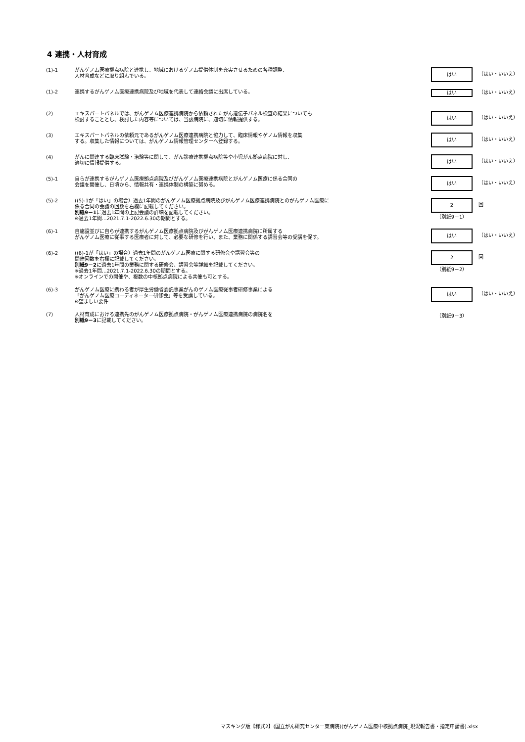4 連携・人材育成
(1)-1
がんゲノム医療拠点病院と連携し、地域におけるゲノム提供体制を充実させるための各種調整、
人材育成などに取り組んでいる。
はい
（はい・いいえ）
(1)-2
連携するがんゲノム医療連携病院及び地域を代表して連絡会議に出席している。
はい
（はい・いいえ）
(2)
エキスパートパネルでは、がんゲノム医療連携病院から依頼されたがん遺伝子パネル検査の結果についても
検討することとし、検討した内容等については、当該病院に、適切に情報提供する。
はい
（はい・いいえ）
(3)
エキスパートパネルの依頼元であるがんゲノム医療連携病院と協力して、臨床情報やゲノム情報を収集
する。収集した情報については、がんゲノム情報管理センターへ登録する。
はい
（はい・いいえ）
(4)
がんに関連する臨床試験・治験等に関して、がん診療連携拠点病院等や小児がん拠点病院に対し、
適切に情報提供する。
はい
（はい・いいえ）
(5)-1
自らが連携するがんゲノム医療拠点病院及びがんゲノム医療連携病院とがんゲノム医療に係る合同の
会議を開催し、日頃から、情報共有・連携体制の構築に努める。
はい
（はい・いいえ）
(5)-2
((5)-1が「はい」の場合）過去1年間のがんゲノム医療拠点病院及びがんゲノム医療連携病院とのがんゲノム医療に
係る合同の会議の回数を右欄に記載してください。
別紙9－1に過去1年間の上記会議の詳細を記載してください。
※過去1年間…2021.7.1-2022.6.30の期間とする。
2
（別紙9－1）
回
(6)-1
自施設並びに自らが連携するがんゲノム医療拠点病院及びがんゲノム医療連携病院に所属する
がんゲノム医療に従事する医療者に対して、必要な研修を行い、また、業務に関係する講習会等の受講を促す。
はい
（はい・いいえ）
(6)-2
((6)-1が「はい」の場合）過去1年間のがんゲノム医療に関する研修会や講習会等の
開催回数を右欄に記載してください。
別紙9－2に過去1年間の業務に関する研修会、講習会等詳細を記載してください。
※過去1年間…2021.7.1-2022.6.30の期間とする。
※オンラインでの開催や、複数の中核拠点病院による共催も可とする。
2
（別紙9－2）
回
(6)-3
がんゲノム医療に携わる者が厚生労働省委託事業がんのゲノム医療従事者研修事業による
「がんゲノム医療コーディネーター研修会」等を受講している。
※望ましい要件
はい
（はい・いいえ）
(7)
人材育成における連携先のがんゲノム医療拠点病院・がんゲノム医療連携病院の病院名を
別紙9－3に記載してください。
（別紙9－3）
マスキング版【様式2】(国立がん研究センター東病院)(がんゲノム医療中核拠点病院_現況報告書・指定申請書).xlsx